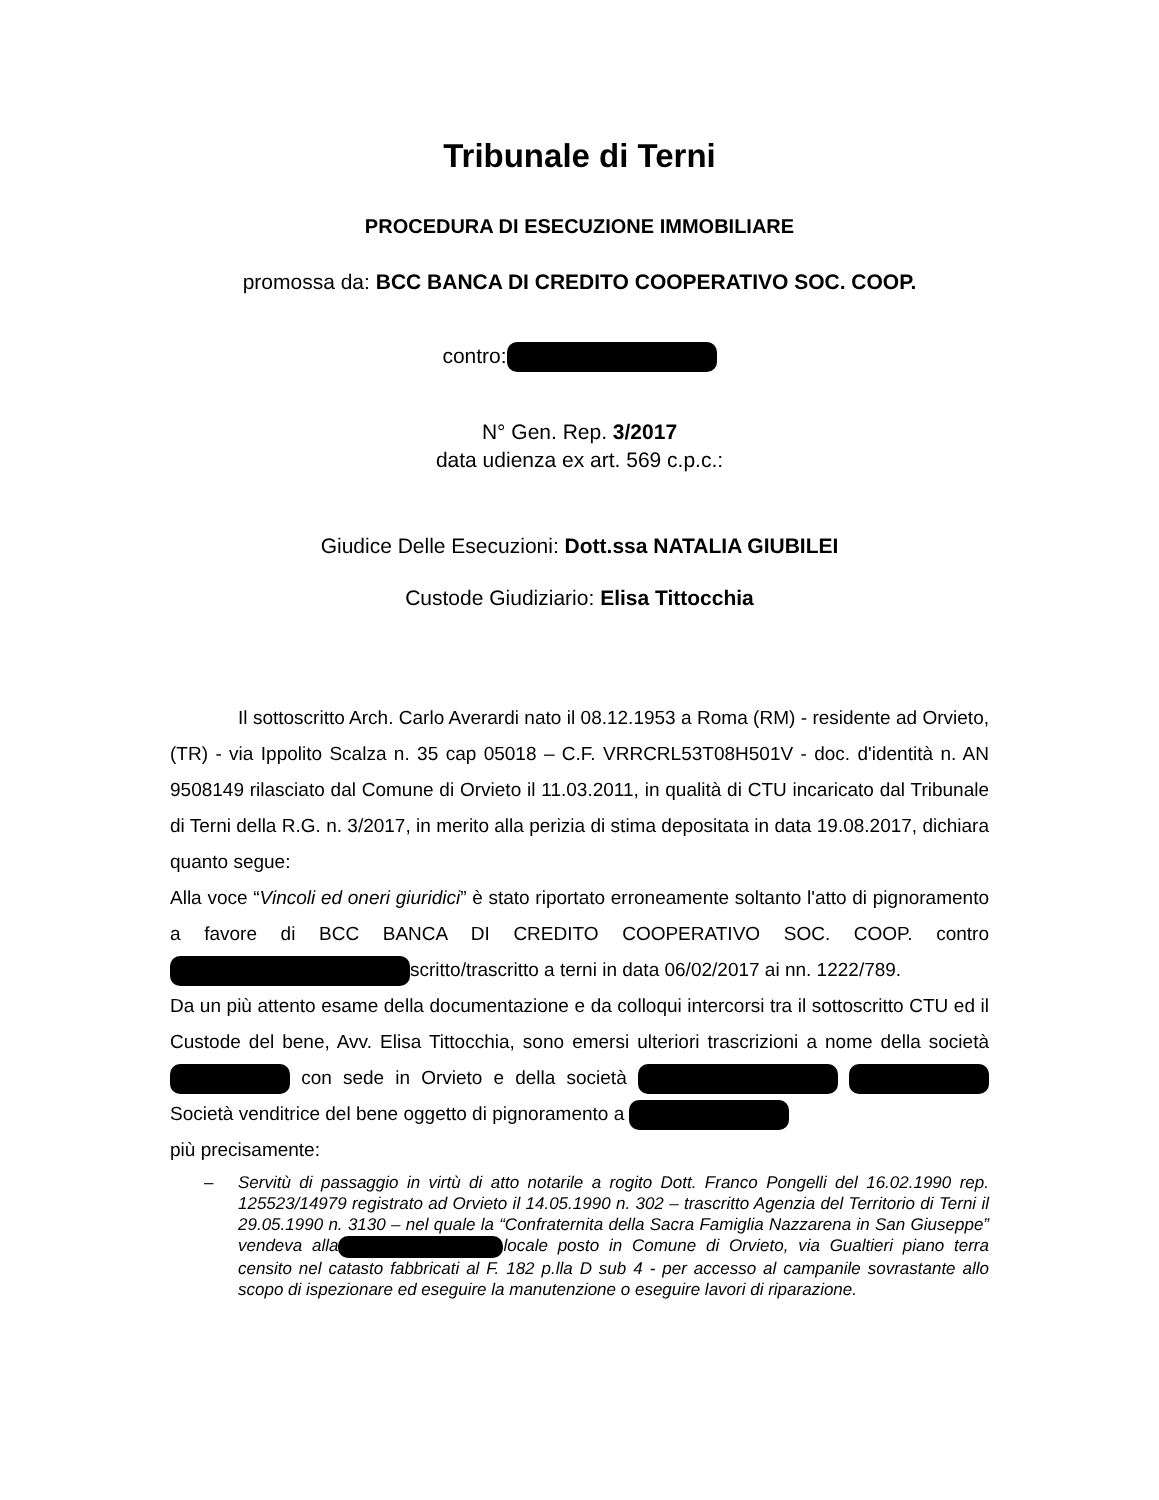Tribunale di Terni
PROCEDURA DI ESECUZIONE IMMOBILIARE
promossa da: BCC BANCA DI CREDITO COOPERATIVO SOC. COOP.
contro:
N° Gen. Rep. 3/2017
data udienza ex art. 569 c.p.c.:
Giudice Delle Esecuzioni: Dott.ssa NATALIA GIUBILEI
Custode Giudiziario: Elisa Tittocchia
Il sottoscritto Arch. Carlo Averardi nato il 08.12.1953 a Roma (RM) - residente ad Orvieto, (TR) - via Ippolito Scalza n. 35 cap 05018 – C.F. VRRCRL53T08H501V - doc. d'identità n. AN 9508149 rilasciato dal Comune di Orvieto il 11.03.2011, in qualità di CTU incaricato dal Tribunale di Terni della R.G. n. 3/2017, in merito alla perizia di stima depositata in data 19.08.2017, dichiara quanto segue:
Alla voce “Vincoli ed oneri giuridici” è stato riportato erroneamente soltanto l'atto di pignoramento a favore di BCC BANCA DI CREDITO COOPERATIVO SOC. COOP. contro scritto/trascritto a terni in data 06/02/2017 ai nn. 1222/789.
Da un più attento esame della documentazione e da colloqui intercorsi tra il sottoscritto CTU ed il Custode del bene, Avv. Elisa Tittocchia, sono emersi ulteriori trascrizioni a nome della società con sede in Orvieto e della società Società venditrice del bene oggetto di pignoramento a
più precisamente:
– Servitù di passaggio in virtù di atto notarile a rogito Dott. Franco Pongelli del 16.02.1990 rep. 125523/14979 registrato ad Orvieto il 14.05.1990 n. 302 – trascritto Agenzia del Territorio di Terni il 29.05.1990 n. 3130 – nel quale la “Confraternita della Sacra Famiglia Nazzarena in San Giuseppe” vendeva alla locale posto in Comune di Orvieto, via Gualtieri piano terra censito nel catasto fabbricati al F. 182 p.lla D sub 4 - per accesso al campanile sovrastante allo scopo di ispezionare ed eseguire la manutenzione o eseguire lavori di riparazione.